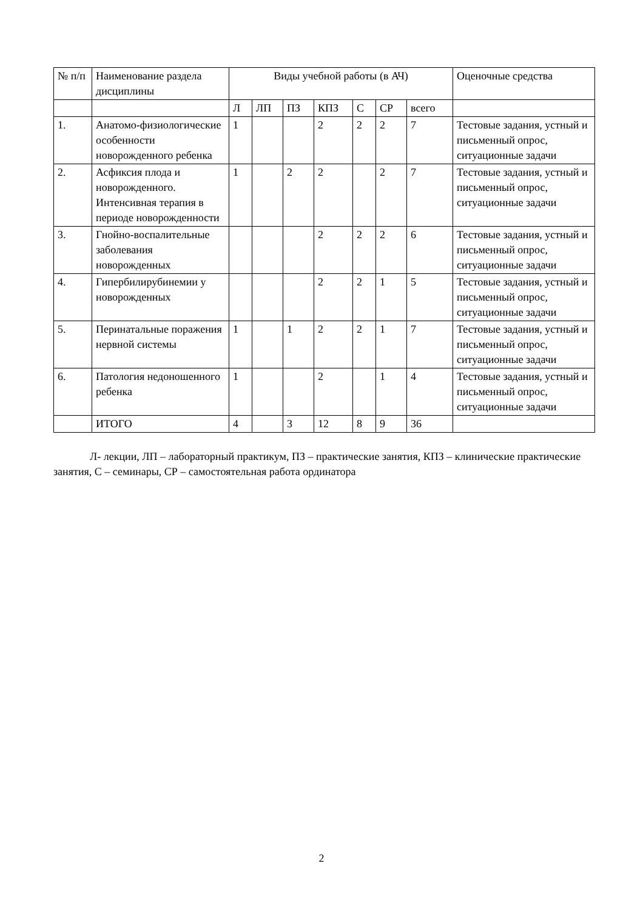| № п/п | Наименование раздела дисциплины | Виды учебной работы (в АЧ) | | | | | | | Оценочные средства |
| | | Л | ЛП | ПЗ | КПЗ | С | СР | всего | |
| 1. | Анатомо-физиологические особенности новорожденного ребенка | 1 | | | 2 | 2 | 2 | 7 | Тестовые задания, устный и письменный опрос, ситуационные задачи |
| 2. | Асфиксия плода и новорожденного. Интенсивная терапия в периоде новорожденности | 1 | | 2 | 2 | | 2 | 7 | Тестовые задания, устный и письменный опрос, ситуационные задачи |
| 3. | Гнойно-воспалительные заболевания новорожденных | | | | 2 | 2 | 2 | 6 | Тестовые задания, устный и письменный опрос, ситуационные задачи |
| 4. | Гипербилирубинемии у новорожденных | | | | 2 | 2 | 1 | 5 | Тестовые задания, устный и письменный опрос, ситуационные задачи |
| 5. | Перинатальные поражения нервной системы | 1 | | 1 | 2 | 2 | 1 | 7 | Тестовые задания, устный и письменный опрос, ситуационные задачи |
| 6. | Патология недоношенного ребенка | 1 | | | 2 | | 1 | 4 | Тестовые задания, устный и письменный опрос, ситуационные задачи |
| | ИТОГО | 4 | | 3 | 12 | 8 | 9 | 36 | |
Л- лекции, ЛП – лабораторный практикум, ПЗ – практические занятия, КПЗ – клинические практические занятия, С – семинары, СР – самостоятельная работа ординатора
2